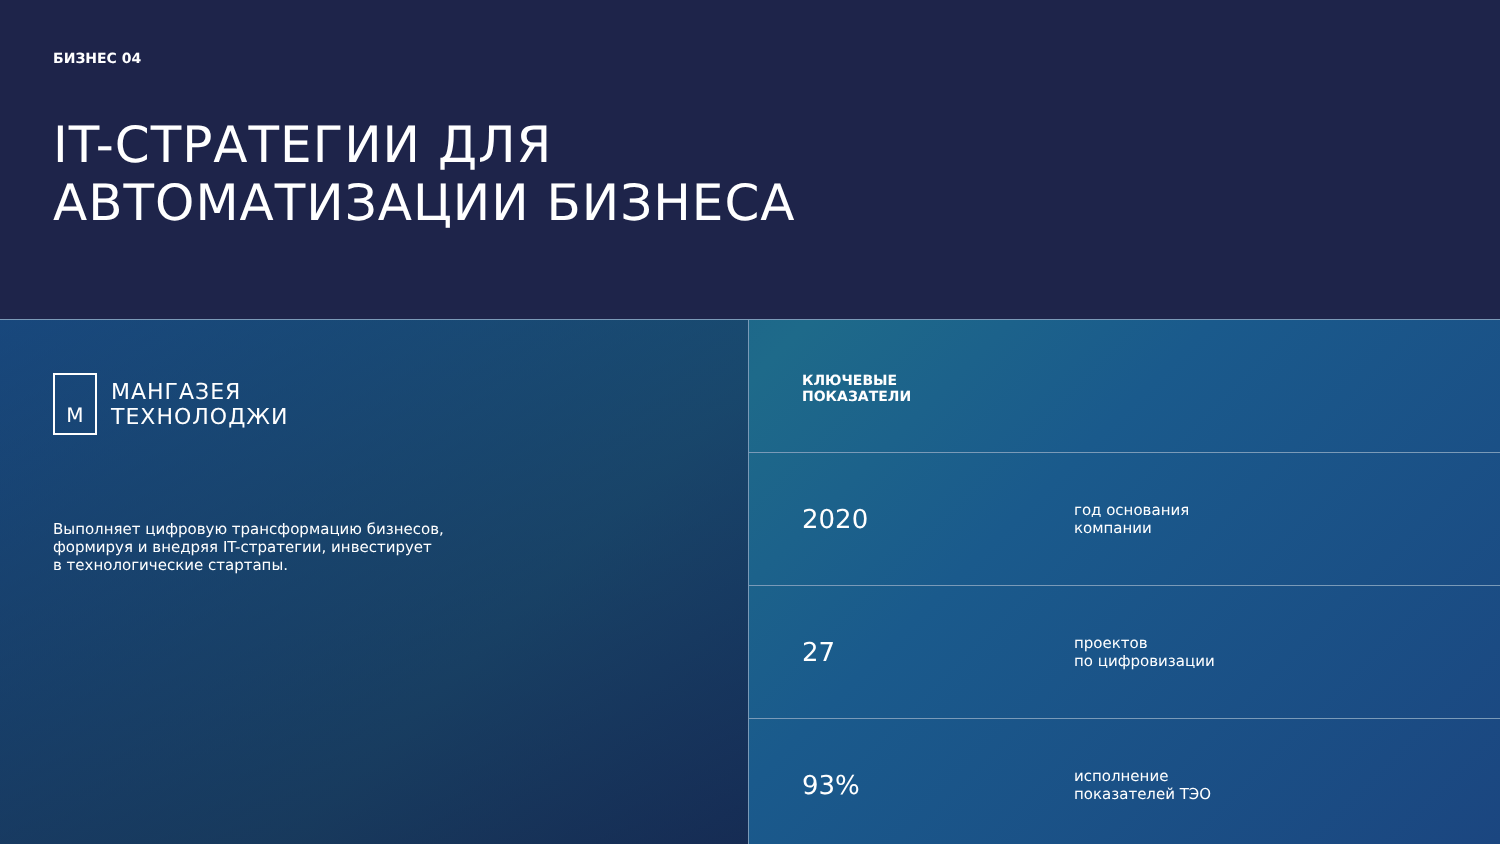БИЗНЕС 04
IT-СТРАТЕГИИ ДЛЯ
АВТОМАТИЗАЦИИ БИЗНЕСА
М
МАНГАЗЕЯ
ТЕХНОЛОДЖИ
Выполняет цифровую трансформацию бизнесов,
формируя и внедряя IT-стратегии, инвестирует
в технологические стартапы.
| КЛЮЧЕВЫЕ ПОКАЗАТЕЛИ | |
| --- | --- |
| 2020 | год основания компании |
| 27 | проектов по цифровизации |
| 93% | исполнение показателей ТЭО |